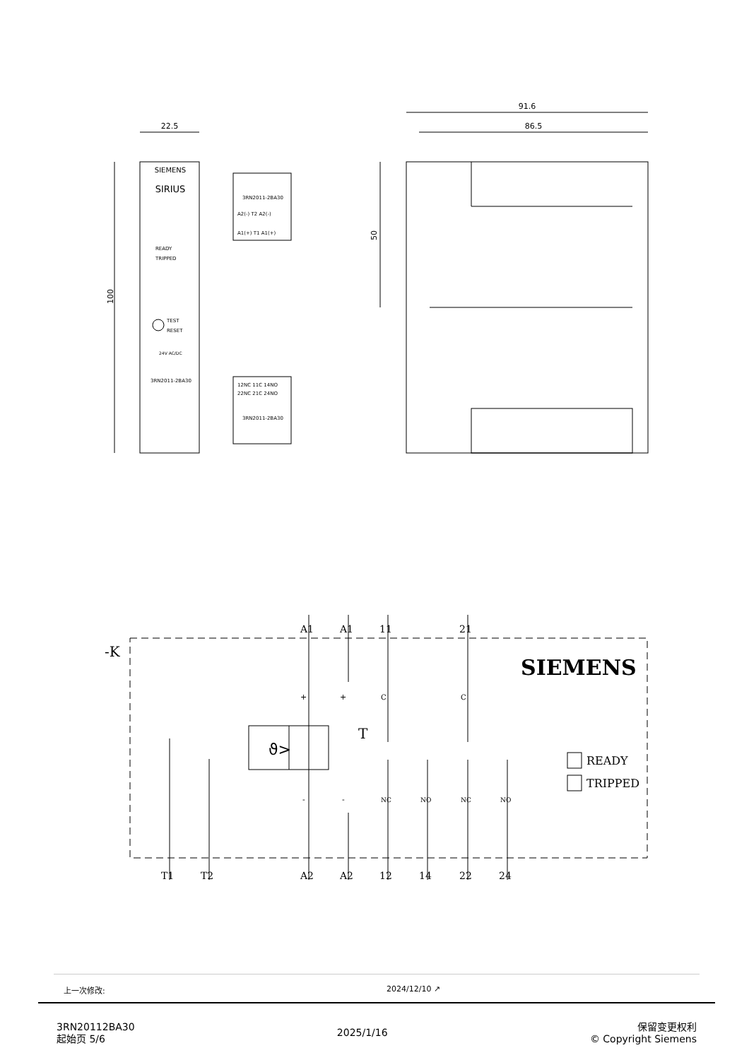22.5
100
SIEMENS
SIRIUS
READY
TRIPPED
TEST
RESET
24V AC/DC
3RN2011-2BA30
3RN2011-2BA30
A2(-) T2 A2(-)
A1(+) T1 A1(+)
12NC 11C 14NO
22NC 21C 24NO
3RN2011-2BA30
91.6
86.5
50
-K
SIEMENS
ϑ>
T
READY
TRIPPED
A1
A1
11
21
T1
T2
A2
A2
12
14
22
24
+
+
C
C
-
-
NC
NO
NC
NO
上一次修改: 2024/12/10 ↗
3RN20112BA30
起始页 5/6
2025/1/16
保留变更权利
© Copyright Siemens